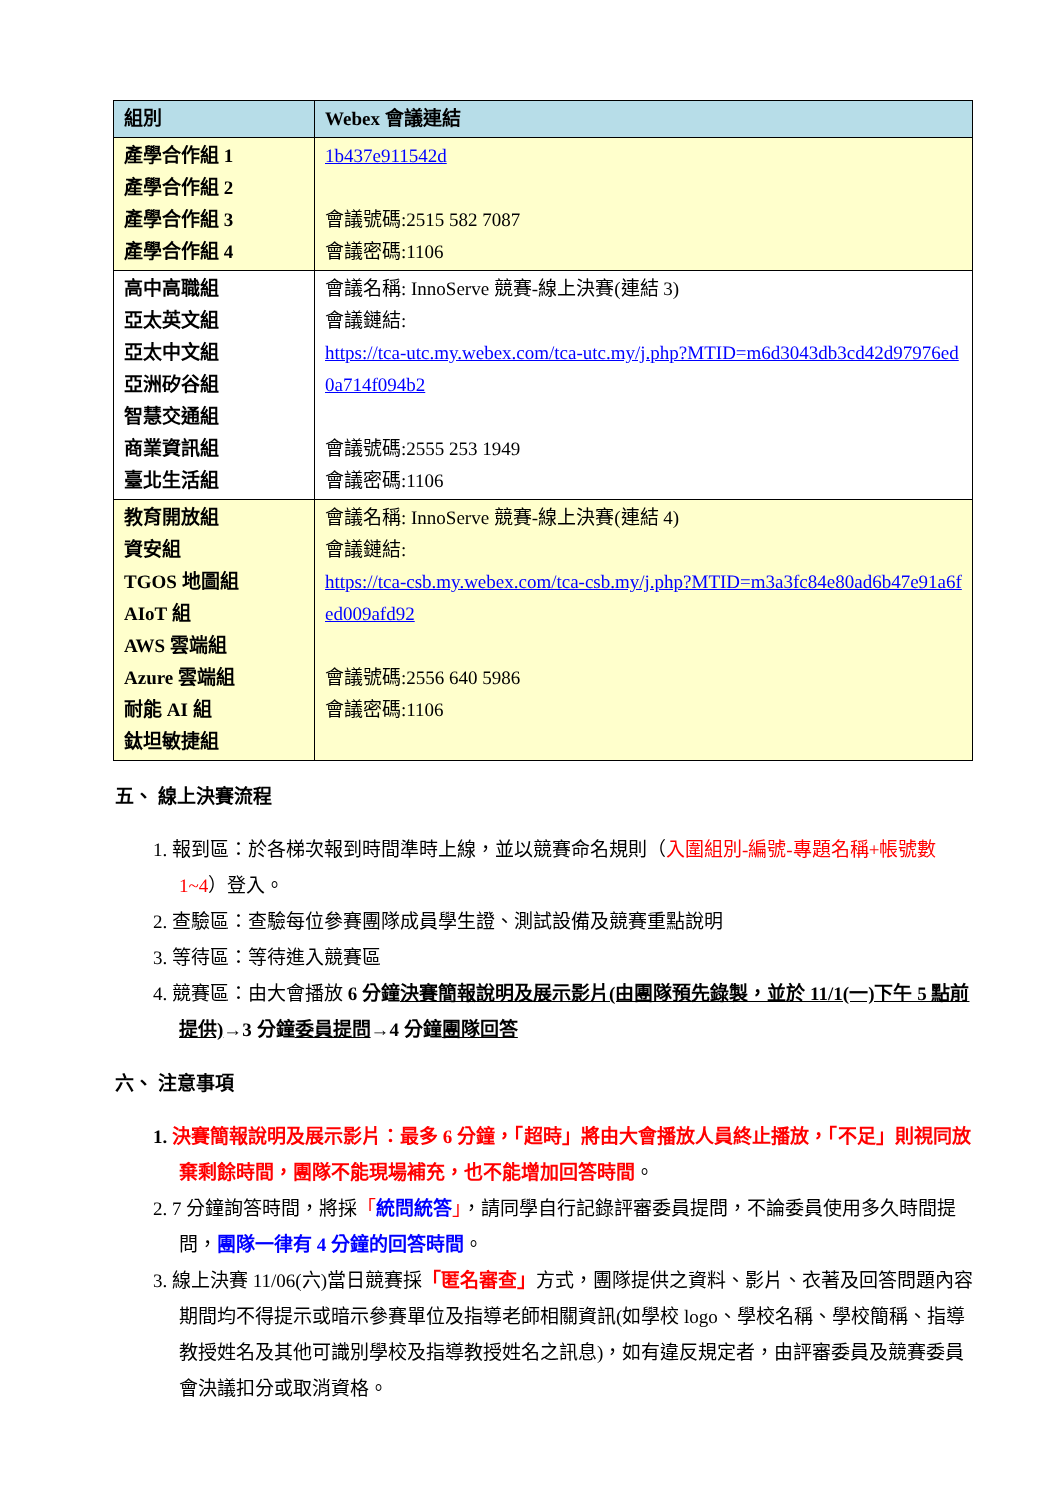| 組別 | Webex 會議連結 |
| --- | --- |
| 產學合作組 1 產學合作組 2 產學合作組 3 產學合作組 4 | 1b437e911542d 會議號碼:2515 582 7087 會議密碼:1106 |
| 高中高職組 亞太英文組 亞太中文組 亞洲矽谷組 智慧交通組 商業資訊組 臺北生活組 | 會議名稱: InnoServe 競賽-線上決賽(連結 3) 會議鏈結: https://tca-utc.my.webex.com/tca-utc.my/j.php?MTID=m6d3043db3cd42d97976ed0a714f094b2 會議號碼:2555 253 1949 會議密碼:1106 |
| 教育開放組 資安組 TGOS 地圖組 AIoT 組 AWS 雲端組 Azure 雲端組 耐能 AI 組 鈦坦敏捷組 | 會議名稱: InnoServe 競賽-線上決賽(連結 4) 會議鏈結: https://tca-csb.my.webex.com/tca-csb.my/j.php?MTID=m3a3fc84e80ad6b47e91a6fed009afd92 會議號碼:2556 640 5986 會議密碼:1106 |
五、 線上決賽流程
1. 報到區：於各梯次報到時間準時上線，並以競賽命名規則（入圍組別-編號-專題名稱+帳號數 1~4）登入。
2. 查驗區：查驗每位參賽團隊成員學生證、測試設備及競賽重點說明
3. 等待區：等待進入競賽區
4. 競賽區：由大會播放 6 分鐘決賽簡報說明及展示影片(由團隊預先錄製，並於 11/1(一)下午 5 點前提供)→3 分鐘委員提問→4 分鐘團隊回答
六、 注意事項
1. 決賽簡報說明及展示影片：最多 6 分鐘，「超時」將由大會播放人員終止播放，「不足」則視同放棄剩餘時間，團隊不能現場補充，也不能增加回答時間。
2. 7 分鐘詢答時間，將採「統問統答」，請同學自行記錄評審委員提問，不論委員使用多久時間提問，團隊一律有 4 分鐘的回答時間。
3. 線上決賽 11/06(六)當日競賽採「匿名審查」方式，團隊提供之資料、影片、衣著及回答問題內容期間均不得提示或暗示參賽單位及指導老師相關資訊(如學校 logo、學校名稱、學校簡稱、指導教授姓名及其他可識別學校及指導教授姓名之訊息)，如有違反規定者，由評審委員及競賽委員會決議扣分或取消資格。